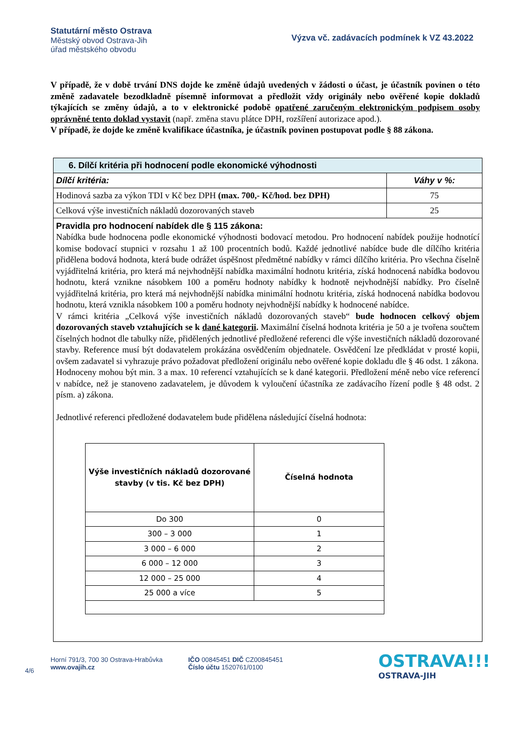Statutární město Ostrava
Městský obvod Ostrava-Jih
úřad městského obvodu
Výzva vč. zadávacích podmínek k VZ 43.2022
V případě, že v době trvání DNS dojde ke změně údajů uvedených v žádosti o účast, je účastník povinen o této změně zadavatele bezodkladně písemně informovat a předložit vždy originály nebo ověřené kopie dokladů týkajících se změny údajů, a to v elektronické podobě opatřené zaručeným elektronickým podpisem osoby oprávněné tento doklad vystavit (např. změna stavu plátce DPH, rozšíření autorizace apod.).
V případě, že dojde ke změně kvalifikace účastníka, je účastník povinen postupovat podle § 88 zákona.
| 6. Dílčí kritéria při hodnocení podle ekonomické výhodnosti | |
| --- | --- |
| Dílčí kritéria: | Váhy v %: |
| Hodinová sazba za výkon TDI v Kč bez DPH (max. 700,- Kč/hod. bez DPH) | 75 |
| Celková výše investičních nákladů dozorovaných staveb | 25 |
| Pravidla pro hodnocení nabídek dle § 115 zákona: Nabídka bude hodnocena podle ekonomické výhodnosti bodovací metodou. Pro hodnocení nabídek použije hodnotící komise bodovací stupnici v rozsahu 1 až 100 procentních bodů. Každé jednotlivé nabídce bude dle dílčího kritéria přidělena bodová hodnota, která bude odrážet úspěšnost předmětné nabídky v rámci dílčího kritéria. Pro všechna číselně vyjádřitelná kritéria, pro která má nejvhodnější nabídka maximální hodnotu kritéria, získá hodnocená nabídka bodovou hodnotu, která vznikne násobkem 100 a poměru hodnoty nabídky k hodnotě nejvhodnější nabídky. Pro číselně vyjádřitelná kritéria, pro která má nejvhodnější nabídka minimální hodnotu kritéria, získá hodnocená nabídka bodovou hodnotu, která vznikla násobkem 100 a poměru hodnoty nejvhodnější nabídky k hodnocené nabídce. V rámci kritéria „Celková výše investičních nákladů dozorovaných staveb“ bude hodnocen celkový objem dozorovaných staveb vztahujících se k dané kategorii . Maximální číselná hodnota kritéria je 50 a je tvořena součtem číselných hodnot dle tabulky níže, přidělených jednotlivé předložené referenci dle výše investičních nákladů dozorované stavby. Reference musí být dodavatelem prokázána osvědčením objednatele. Osvědčení lze předkládat v prosté kopii, ovšem zadavatel si vyhrazuje právo požadovat předložení originálu nebo ověřené kopie dokladu dle § 46 odst. 1 zákona. Hodnoceny mohou být min. 3 a max. 10 referencí vztahujících se k dané kategorii. Předložení méně nebo více referencí v nabídce, než je stanoveno zadavatelem, je důvodem k vyloučení účastníka ze zadávacího řízení podle § 48 odst. 2 písm. a) zákona. Jednotlivé referenci předložené dodavatelem bude přidělena následující číselná hodnota: / Výše investičních nákladů dozorované stavby (v tis. Kč bez DPH) / Číselná hodnota / / --- / --- / / Do 300 / 0 / / 300 – 3 000 / 1 / / 3 000 – 6 000 / 2 / / 6 000 – 12 000 / 3 / / 12 000 – 25 000 / 4 / / 25 000 a více / 5 / | |
4/6
Horní 791/3, 700 30 Ostrava-Hrabůvka
www.ovajih.cz
IČO 00845451 DIČ CZ00845451
Číslo účtu 1520761/0100
OSTRAVA!!!
OSTRAVA-JIH